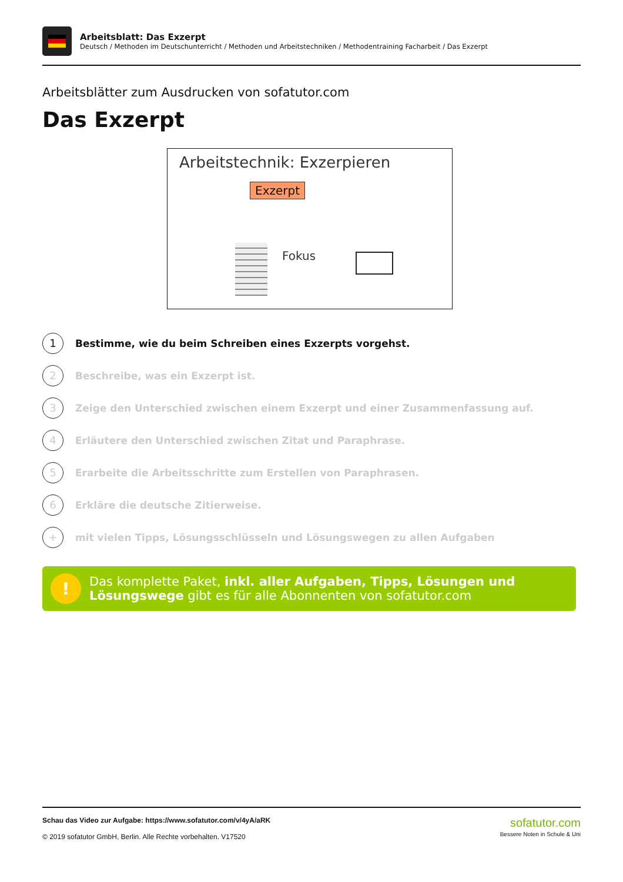Arbeitsblatt: Das Exzerpt
Deutsch / Methoden im Deutschunterricht / Methoden und Arbeitstechniken / Methodentraining Facharbeit / Das Exzerpt
Arbeitsblätter zum Ausdrucken von sofatutor.com
Das Exzerpt
Arbeitstechnik: Exzerpieren
Exzerpt
Fokus
1
Bestimme, wie du beim Schreiben eines Exzerpts vorgehst.
2
Beschreibe, was ein Exzerpt ist.
3
Zeige den Unterschied zwischen einem Exzerpt und einer Zusammenfassung auf.
4
Erläutere den Unterschied zwischen Zitat und Paraphrase.
5
Erarbeite die Arbeitsschritte zum Erstellen von Paraphrasen.
6
Erkläre die deutsche Zitierweise.
+
mit vielen Tipps, Lösungsschlüsseln und Lösungswegen zu allen Aufgaben
!
Das komplette Paket, inkl. aller Aufgaben, Tipps, Lösungen und Lösungswege gibt es für alle Abonnenten von sofatutor.com
Schau das Video zur Aufgabe: https://www.sofatutor.com/v/4yA/aRK
© 2019 sofatutor GmbH, Berlin. Alle Rechte vorbehalten. V17520
sofatutor.com
Bessere Noten in Schule & Uni